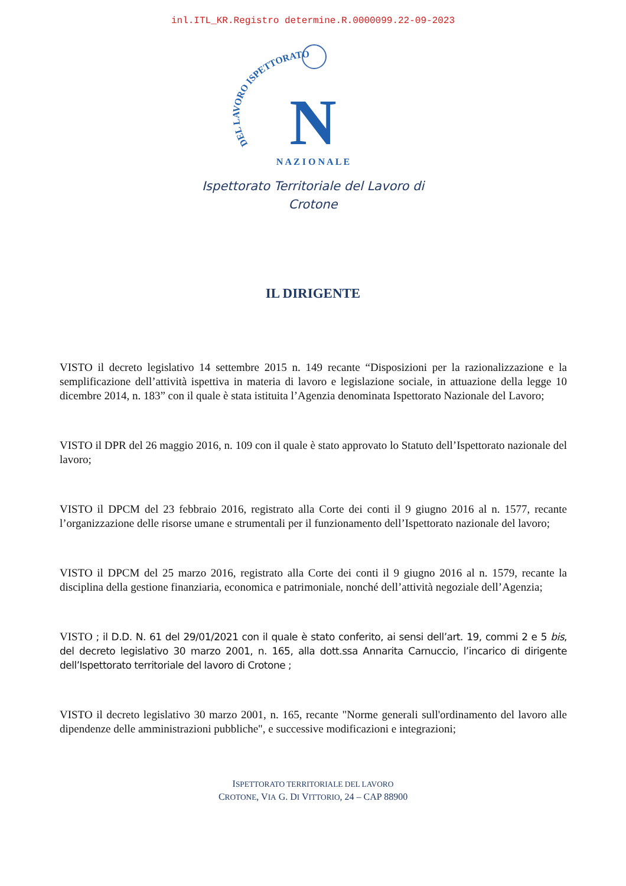inl.ITL_KR.Registro determine.R.0000099.22-09-2023
DEL LAVORO ISPETTORATO
N A Z I O N A L E
N
Ispettorato Territoriale del Lavoro di
Crotone
IL DIRIGENTE
VISTO il decreto legislativo 14 settembre 2015 n. 149 recante “Disposizioni per la razionalizzazione e la semplificazione dell’attività ispettiva in materia di lavoro e legislazione sociale, in attuazione della legge 10 dicembre 2014, n. 183” con il quale è stata istituita l’Agenzia denominata Ispettorato Nazionale del Lavoro;
VISTO il DPR del 26 maggio 2016, n. 109 con il quale è stato approvato lo Statuto dell’Ispettorato nazionale del lavoro;
VISTO il DPCM del 23 febbraio 2016, registrato alla Corte dei conti il 9 giugno 2016 al n. 1577, recante l’organizzazione delle risorse umane e strumentali per il funzionamento dell’Ispettorato nazionale del lavoro;
VISTO il DPCM del 25 marzo 2016, registrato alla Corte dei conti il 9 giugno 2016 al n. 1579, recante la disciplina della gestione finanziaria, economica e patrimoniale, nonché dell’attività negoziale dell’Agenzia;
VISTO ; il D.D. N. 61 del 29/01/2021 con il quale è stato conferito, ai sensi dell’art. 19, commi 2 e 5 bis, del decreto legislativo 30 marzo 2001, n. 165, alla dott.ssa Annarita Carnuccio, l’incarico di dirigente dell’Ispettorato territoriale del lavoro di Crotone ;
VISTO il decreto legislativo 30 marzo 2001, n. 165, recante "Norme generali sull'ordinamento del lavoro alle dipendenze delle amministrazioni pubbliche", e successive modificazioni e integrazioni;
ISPETTORATO TERRITORIALE DEL LAVORO
CROTONE, VIA G. DI VITTORIO, 24 – CAP 88900